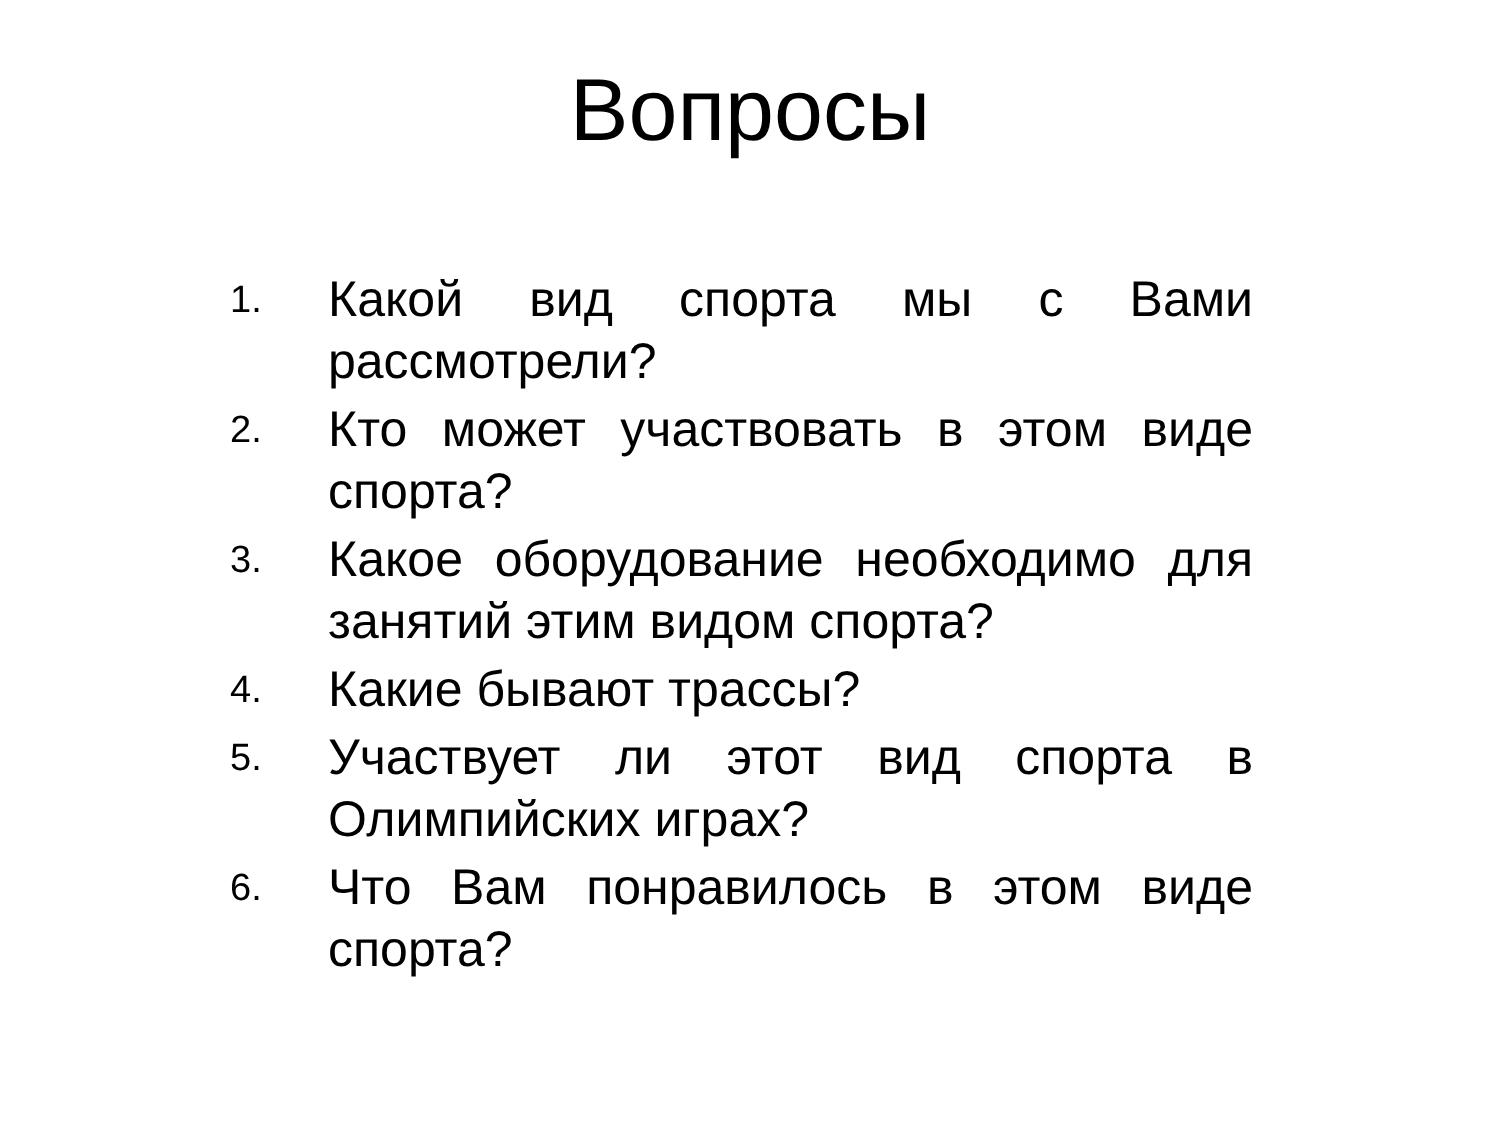Вопросы
1. Какой вид спорта мы с Вами рассмотрели?
2. Кто может участвовать в этом виде спорта?
3. Какое оборудование необходимо для занятий этим видом спорта?
4. Какие бывают трассы?
5. Участвует ли этот вид спорта в Олимпийских играх?
6. Что Вам понравилось в этом виде спорта?